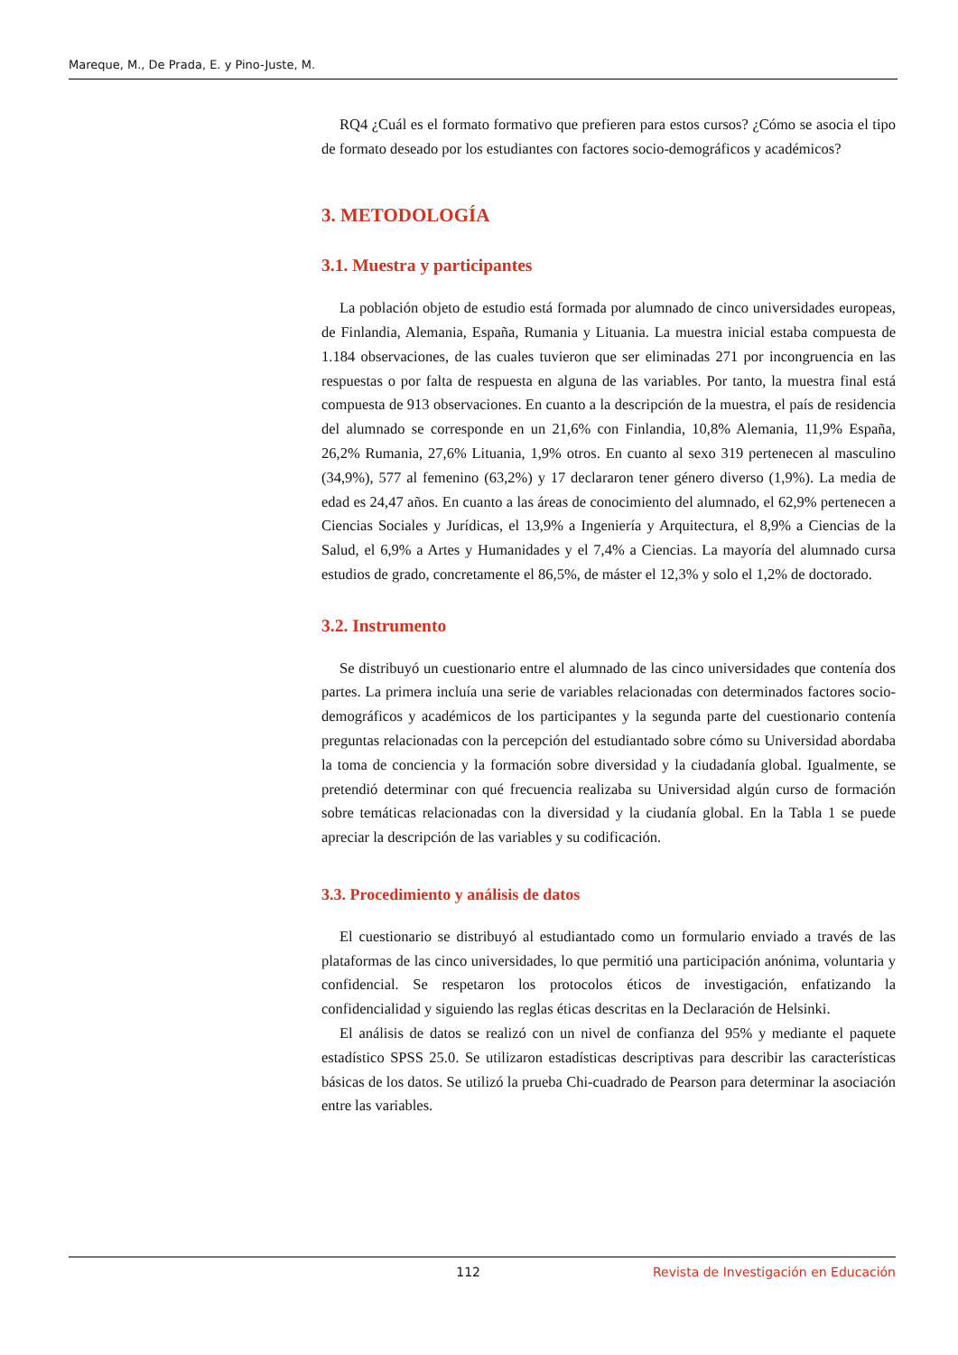Mareque, M., De Prada, E. y Pino-Juste, M.
RQ4 ¿Cuál es el formato formativo que prefieren para estos cursos? ¿Cómo se asocia el tipo de formato deseado por los estudiantes con factores socio-demográficos y académicos?
3. METODOLOGÍA
3.1. Muestra y participantes
La población objeto de estudio está formada por alumnado de cinco universidades europeas, de Finlandia, Alemania, España, Rumania y Lituania. La muestra inicial estaba compuesta de 1.184 observaciones, de las cuales tuvieron que ser eliminadas 271 por incongruencia en las respuestas o por falta de respuesta en alguna de las variables. Por tanto, la muestra final está compuesta de 913 observaciones. En cuanto a la descripción de la muestra, el país de residencia del alumnado se corresponde en un 21,6% con Finlandia, 10,8% Alemania, 11,9% España, 26,2% Rumania, 27,6% Lituania, 1,9% otros. En cuanto al sexo 319 pertenecen al masculino (34,9%), 577 al femenino (63,2%) y 17 declararon tener género diverso (1,9%). La media de edad es 24,47 años. En cuanto a las áreas de conocimiento del alumnado, el 62,9% pertenecen a Ciencias Sociales y Jurídicas, el 13,9% a Ingeniería y Arquitectura, el 8,9% a Ciencias de la Salud, el 6,9% a Artes y Humanidades y el 7,4% a Ciencias. La mayoría del alumnado cursa estudios de grado, concretamente el 86,5%, de máster el 12,3% y solo el 1,2% de doctorado.
3.2. Instrumento
Se distribuyó un cuestionario entre el alumnado de las cinco universidades que contenía dos partes. La primera incluía una serie de variables relacionadas con determinados factores socio-demográficos y académicos de los participantes y la segunda parte del cuestionario contenía preguntas relacionadas con la percepción del estudiantado sobre cómo su Universidad abordaba la toma de conciencia y la formación sobre diversidad y la ciudadanía global. Igualmente, se pretendió determinar con qué frecuencia realizaba su Universidad algún curso de formación sobre temáticas relacionadas con la diversidad y la ciudanía global. En la Tabla 1 se puede apreciar la descripción de las variables y su codificación.
3.3. Procedimiento y análisis de datos
El cuestionario se distribuyó al estudiantado como un formulario enviado a través de las plataformas de las cinco universidades, lo que permitió una participación anónima, voluntaria y confidencial. Se respetaron los protocolos éticos de investigación, enfatizando la confidencialidad y siguiendo las reglas éticas descritas en la Declaración de Helsinki.
El análisis de datos se realizó con un nivel de confianza del 95% y mediante el paquete estadístico SPSS 25.0. Se utilizaron estadísticas descriptivas para describir las características básicas de los datos. Se utilizó la prueba Chi-cuadrado de Pearson para determinar la asociación entre las variables.
112 Revista de Investigación en Educación